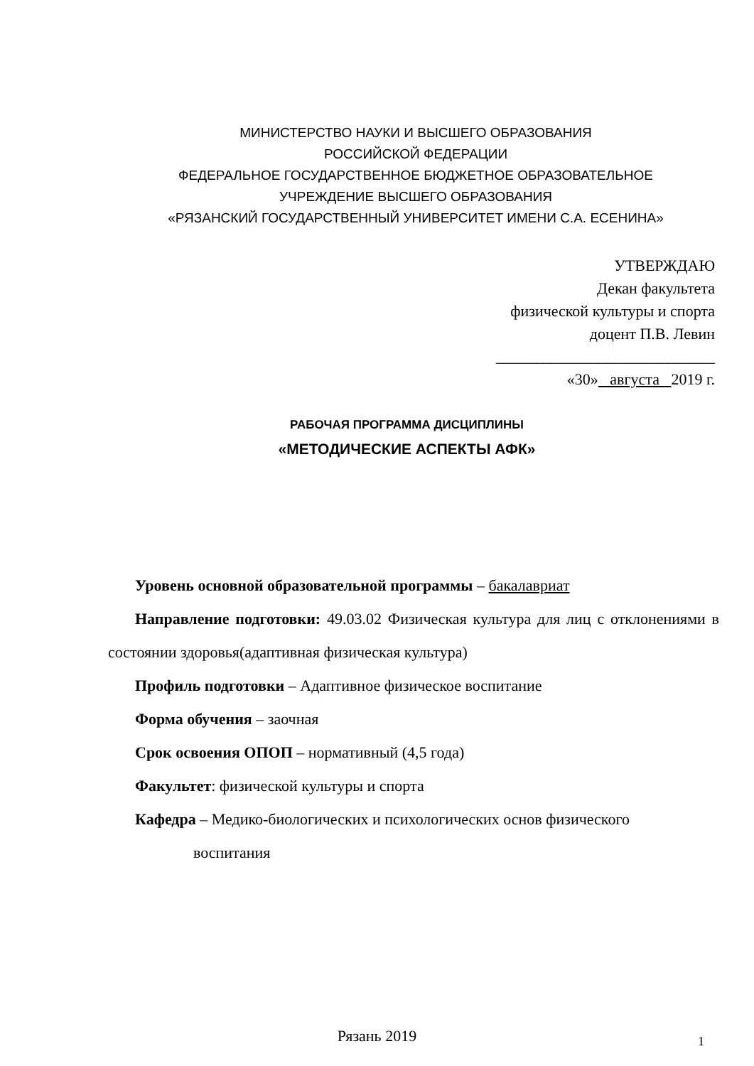МИНИСТЕРСТВО НАУКИ И ВЫСШЕГО ОБРАЗОВАНИЯ
РОССИЙСКОЙ ФЕДЕРАЦИИ
ФЕДЕРАЛЬНОЕ ГОСУДАРСТВЕННОЕ БЮДЖЕТНОЕ ОБРАЗОВАТЕЛЬНОЕ
УЧРЕЖДЕНИЕ ВЫСШЕГО ОБРАЗОВАНИЯ
«РЯЗАНСКИЙ ГОСУДАРСТВЕННЫЙ УНИВЕРСИТЕТ ИМЕНИ С.А. ЕСЕНИНА»
УТВЕРЖДАЮ
Декан факультета
физической культуры и спорта
доцент П.В. Левин
____________________________
«30» августа 2019 г.
РАБОЧАЯ ПРОГРАММА ДИСЦИПЛИНЫ
«МЕТОДИЧЕСКИЕ АСПЕКТЫ АФК»
Уровень основной образовательной программы – бакалавриат
Направление подготовки: 49.03.02 Физическая культура для лиц с отклонениями в состоянии здоровья(адаптивная физическая культура)
Профиль подготовки – Адаптивное физическое воспитание
Форма обучения – заочная
Срок освоения ОПОП – нормативный (4,5 года)
Факультет: физической культуры и спорта
Кафедра – Медико-биологических и психологических основ физического
воспитания
Рязань 2019 1